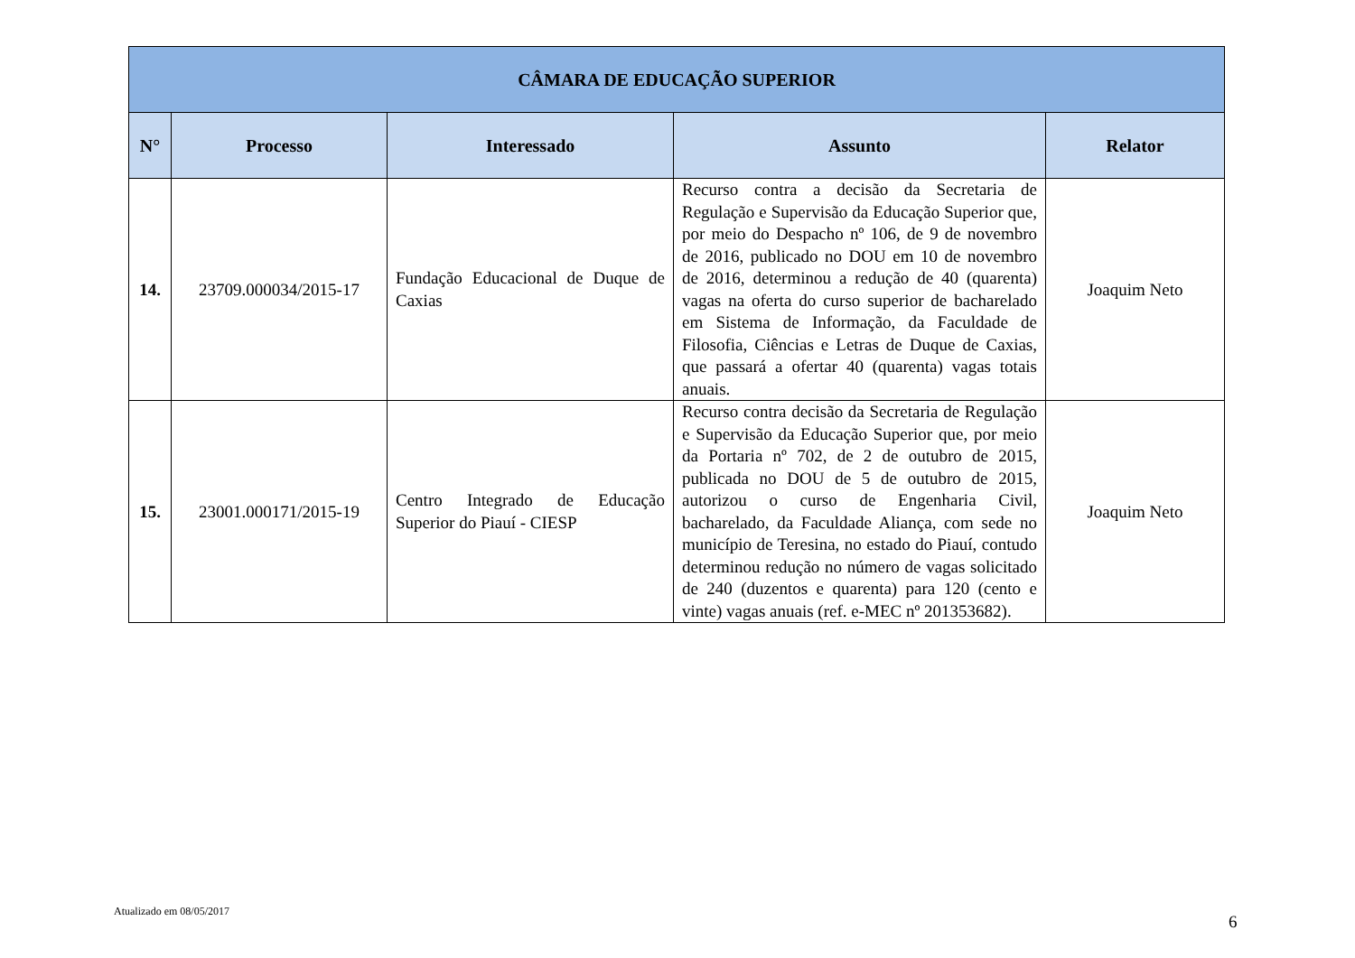| CÂMARA DE EDUCAÇÃO SUPERIOR | | | | |
| --- | --- | --- | --- | --- |
| N° | Processo | Interessado | Assunto | Relator |
| 14. | 23709.000034/2015-17 | Fundação Educacional de Duque de Caxias | Recurso contra a decisão da Secretaria de Regulação e Supervisão da Educação Superior que, por meio do Despacho nº 106, de 9 de novembro de 2016, publicado no DOU em 10 de novembro de 2016, determinou a redução de 40 (quarenta) vagas na oferta do curso superior de bacharelado em Sistema de Informação, da Faculdade de Filosofia, Ciências e Letras de Duque de Caxias, que passará a ofertar 40 (quarenta) vagas totais anuais. | Joaquim Neto |
| 15. | 23001.000171/2015-19 | Centro Integrado de Educação Superior do Piauí - CIESP | Recurso contra decisão da Secretaria de Regulação e Supervisão da Educação Superior que, por meio da Portaria nº 702, de 2 de outubro de 2015, publicada no DOU de 5 de outubro de 2015, autorizou o curso de Engenharia Civil, bacharelado, da Faculdade Aliança, com sede no município de Teresina, no estado do Piauí, contudo determinou redução no número de vagas solicitado de 240 (duzentos e quarenta) para 120 (cento e vinte) vagas anuais (ref. e-MEC nº 201353682). | Joaquim Neto |
Atualizado em 08/05/2017
6